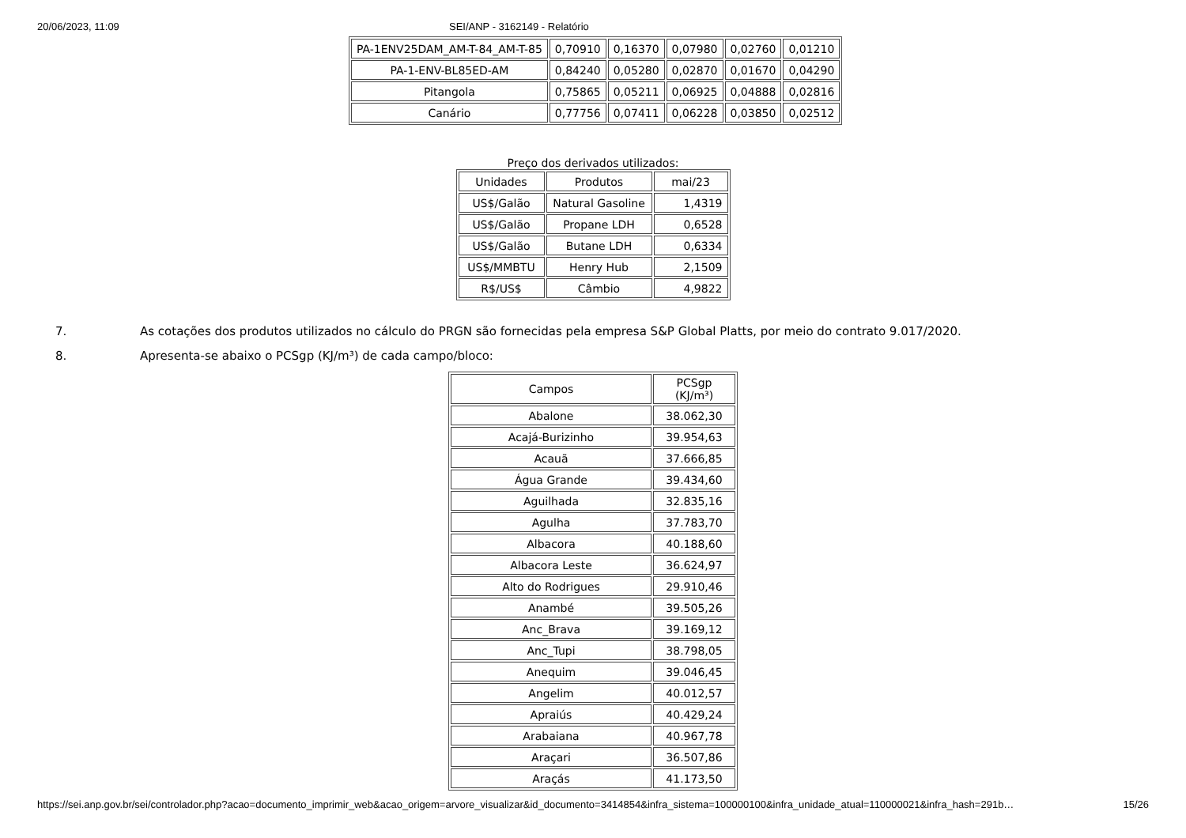20/06/2023, 11:09 SEI/ANP - 3162149 - Relatório
| PA-1ENV25DAM_AM-T-84_AM-T-85 | 0,70910 | 0,16370 | 0,07980 | 0,02760 | 0,01210 |
| PA-1-ENV-BL85ED-AM | 0,84240 | 0,05280 | 0,02870 | 0,01670 | 0,04290 |
| Pitangola | 0,75865 | 0,05211 | 0,06925 | 0,04888 | 0,02816 |
| Canário | 0,77756 | 0,07411 | 0,06228 | 0,03850 | 0,02512 |
Preço dos derivados utilizados:
| Unidades | Produtos | mai/23 |
| --- | --- | --- |
| US$/Galão | Natural Gasoline | 1,4319 |
| US$/Galão | Propane LDH | 0,6528 |
| US$/Galão | Butane LDH | 0,6334 |
| US$/MMBTU | Henry Hub | 2,1509 |
| R$/US$ | Câmbio | 4,9822 |
7. As cotações dos produtos utilizados no cálculo do PRGN são fornecidas pela empresa S&P Global Platts, por meio do contrato 9.017/2020.
8. Apresenta-se abaixo o PCSgp (KJ/m³) de cada campo/bloco:
| Campos | PCSgp (KJ/m³) |
| --- | --- |
| Abalone | 38.062,30 |
| Acajá-Burizinho | 39.954,63 |
| Acauã | 37.666,85 |
| Água Grande | 39.434,60 |
| Aguilhada | 32.835,16 |
| Agulha | 37.783,70 |
| Albacora | 40.188,60 |
| Albacora Leste | 36.624,97 |
| Alto do Rodrigues | 29.910,46 |
| Anambé | 39.505,26 |
| Anc_Brava | 39.169,12 |
| Anc_Tupi | 38.798,05 |
| Anequim | 39.046,45 |
| Angelim | 40.012,57 |
| Apraiús | 40.429,24 |
| Arabaiana | 40.967,78 |
| Araçari | 36.507,86 |
| Araçás | 41.173,50 |
https://sei.anp.gov.br/sei/controlador.php?acao=documento_imprimir_web&acao_origem=arvore_visualizar&id_documento=3414854&infra_sistema=100000100&infra_unidade_atual=110000021&infra_hash=291b… 15/26